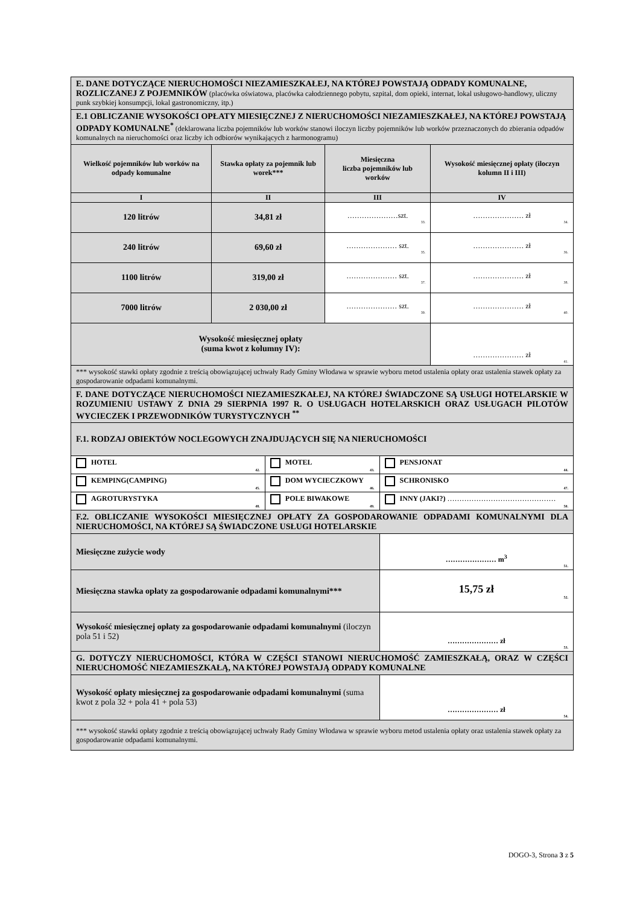| E. DANE DOTYCZĄCE NIERUCHOMOŚCI NIEZAMIESZKAŁEJ, NA KTÓREJ POWSTAJĄ ODPADY KOMUNALNE, ROZLICZANEJ Z POJEMNIKÓW (placówka oświatowa, placówka całodziennego pobytu, szpital, dom opieki, internat, lokal usługowo-handlowy, uliczny punk szybkiej konsumpcji, lokal gastronomiczny, itp.) | | | | | |
| E.1 OBLICZANIE WYSOKOŚCI OPŁATY MIESIĘCZNEJ Z NIERUCHOMOŚCI NIEZAMIESZKAŁEJ, NA KTÓREJ POWSTAJĄ ODPADY KOMUNALNE<sup>*</sup> (deklarowana liczba pojemników lub worków stanowi iloczyn liczby pojemników lub worków przeznaczonych do zbierania odpadów komunalnych na nieruchomości oraz liczby ich odbiorów wynikających z harmonogramu) | | | | | |
| Wielkość pojemników lub worków na odpady komunalne | Stawka opłaty za pojemnik lub worek*** | | Miesięczna liczba pojemników lub worków | | Wysokość miesięcznej opłaty (iloczyn kolumn II i III) |
| I | II | | III | | IV |
| 120 litrów | 34,81 zł | | …………………szt. 33. | | ………………… zł 34. |
| 240 litrów | 69,60 zł | | ………………… szt. 35. | | ………………… zł 36. |
| 1100 litrów | 319,00 zł | | ………………… szt. 37. | | ………………… zł 38. |
| 7000 litrów | 2 030,00 zł | | ………………… szt. 39. | | ………………… zł 40. |
| Wysokość miesięcznej opłaty (suma kwot z kolumny IV): | | | | | ………………… zł 41. |
| *** wysokość stawki opłaty zgodnie z treścią obowiązującej uchwały Rady Gminy Włodawa w sprawie wyboru metod ustalenia opłaty oraz ustalenia stawek opłaty za gospodarowanie odpadami komunalnymi. | | | | | |
| F. DANE DOTYCZĄCE NIERUCHOMOŚCI NIEZAMIESZKAŁEJ, NA KTÓREJ ŚWIADCZONE SĄ USŁUGI HOTELARSKIE W ROZUMIENIU USTAWY Z DNIA 29 SIERPNIA 1997 R. O USŁUGACH HOTELARSKICH ORAZ USŁUGACH PILOTÓW WYCIECZEK I PRZEWODNIKÓW TURYSTYCZNYCH <sup>**</sup> | | | | | |
| F.1. RODZAJ OBIEKTÓW NOCLEGOWYCH ZNAJDUJĄCYCH SIĘ NA NIERUCHOMOŚCI | | | | | |
| HOTEL 42. | | MOTEL 43. | | PENSJONAT 44. | |
| KEMPING(CAMPING) 45. | | DOM WYCIECZKOWY 46. | | SCHRONISKO 47. | |
| AGROTURYSTYKA 48. | | POLE BIWAKOWE 49. | | INNY (JAKI?) ……………………………………… 50. | |
| F.2. OBLICZANIE WYSOKOŚCI MIESIĘCZNEJ OPŁATY ZA GOSPODAROWANIE ODPADAMI KOMUNALNYMI DLA NIERUCHOMOŚCI, NA KTÓREJ SĄ ŚWIADCZONE USŁUGI HOTELARSKIE | | | | | |
| Miesięczne zużycie wody | | | | ………………… m<sup>3</sup> 51. | |
| Miesięczna stawka opłaty za gospodarowanie odpadami komunalnymi*** | | | | 15,75 zł 52. | |
| Wysokość miesięcznej opłaty za gospodarowanie odpadami komunalnymi (iloczyn pola 51 i 52) | | | | ………………… zł 53. | |
| G. DOTYCZY NIERUCHOMOŚCI, KTÓRA W CZĘŚCI STANOWI NIERUCHOMOŚĆ ZAMIESZKAŁĄ, ORAZ W CZĘŚCI NIERUCHOMOŚĆ NIEZAMIESZKAŁĄ, NA KTÓREJ POWSTAJĄ ODPADY KOMUNALNE | | | | | |
| Wysokość opłaty miesięcznej za gospodarowanie odpadami komunalnymi (suma kwot z pola 32 + pola 41 + pola 53) | | | | ………………… zł 54. | |
| *** wysokość stawki opłaty zgodnie z treścią obowiązującej uchwały Rady Gminy Włodawa w sprawie wyboru metod ustalenia opłaty oraz ustalenia stawek opłaty za gospodarowanie odpadami komunalnymi. | | | | | |
DOGO-3, Strona 3 z 5